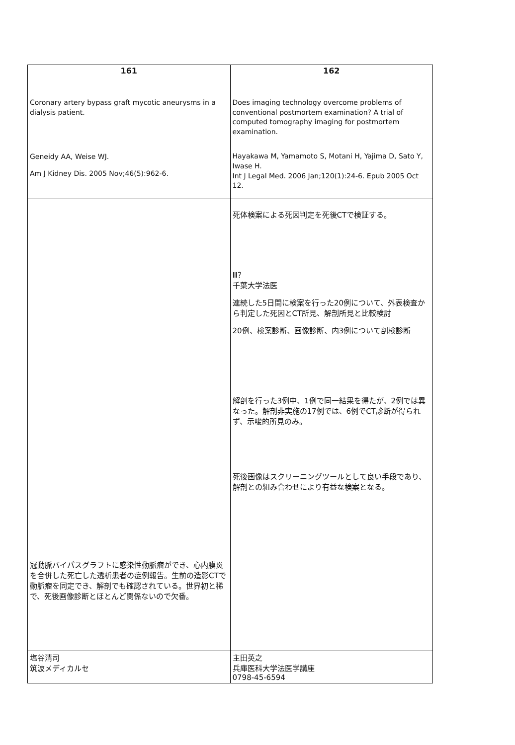| 161 Coronary artery bypass graft mycotic aneurysms in a dialysis patient. Geneidy AA, Weise WJ. Am J Kidney Dis. 2005 Nov;46(5):962-6. | 162 Does imaging technology overcome problems of conventional postmortem examination? A trial of computed tomography imaging for postmortem examination. Hayakawa M, Yamamoto S, Motani H, Yajima D, Sato Y, Iwase H. Int J Legal Med. 2006 Jan;120(1):24-6. Epub 2005 Oct 12. |
| | 死体検案による死因判定を死後CTで検証する。 Ⅲ？ 千葉大学法医 連続した5日間に検案を行った20例について、外表検査から判定した死因とCT所見、解剖所見と比較検討 20例、検案診断、画像診断、内3例について剖検診断 解剖を行った3例中、1例で同一結果を得たが、2例では異なった。解剖非実施の17例では、6例でCT診断が得られず、示唆的所見のみ。 死後画像はスクリーニングツールとして良い手段であり、解剖との組み合わせにより有益な検案となる。 |
| 冠動脈バイパスグラフトに感染性動脈瘤ができ、心内膜炎を合併した死亡した透析患者の症例報告。生前の造影CTで動脈瘤を同定でき、解剖でも確認されている。世界初と稀で、死後画像診断とほとんど関係ないので欠番。 | |
| 塩谷清司 筑波メディカルセ | 主田英之 兵庫医科大学法医学講座 0798-45-6594 |